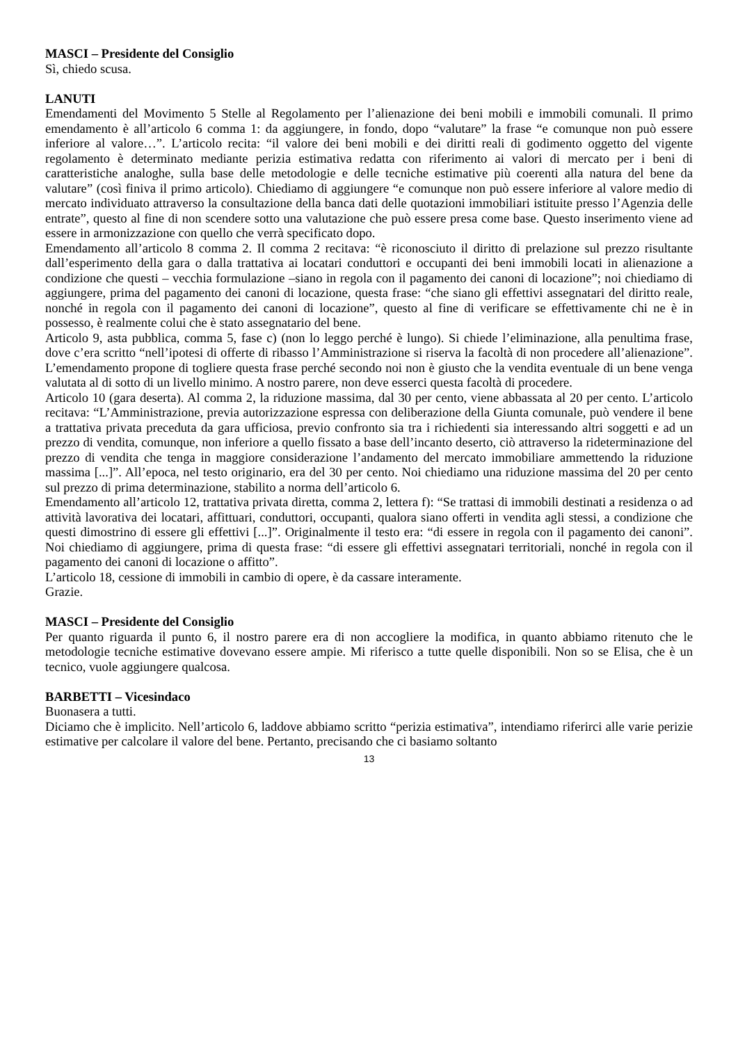MASCI – Presidente del Consiglio
Sì, chiedo scusa.
LANUTI
Emendamenti del Movimento 5 Stelle al Regolamento per l’alienazione dei beni mobili e immobili comunali. Il primo emendamento è all’articolo 6 comma 1: da aggiungere, in fondo, dopo “valutare” la frase “e comunque non può essere inferiore al valore…”. L’articolo recita: “il valore dei beni mobili e dei diritti reali di godimento oggetto del vigente regolamento è determinato mediante perizia estimativa redatta con riferimento ai valori di mercato per i beni di caratteristiche analoghe, sulla base delle metodologie e delle tecniche estimative più coerenti alla natura del bene da valutare” (così finiva il primo articolo). Chiediamo di aggiungere “e comunque non può essere inferiore al valore medio di mercato individuato attraverso la consultazione della banca dati delle quotazioni immobiliari istituite presso l’Agenzia delle entrate”, questo al fine di non scendere sotto una valutazione che può essere presa come base. Questo inserimento viene ad essere in armonizzazione con quello che verrà specificato dopo.
Emendamento all’articolo 8 comma 2. Il comma 2 recitava: “è riconosciuto il diritto di prelazione sul prezzo risultante dall’esperimento della gara o dalla trattativa ai locatari conduttori e occupanti dei beni immobili locati in alienazione a condizione che questi – vecchia formulazione –siano in regola con il pagamento dei canoni di locazione”; noi chiediamo di aggiungere, prima del pagamento dei canoni di locazione, questa frase: “che siano gli effettivi assegnatari del diritto reale, nonché in regola con il pagamento dei canoni di locazione”, questo al fine di verificare se effettivamente chi ne è in possesso, è realmente colui che è stato assegnatario del bene.
Articolo 9, asta pubblica, comma 5, fase c) (non lo leggo perché è lungo). Si chiede l’eliminazione, alla penultima frase, dove c’era scritto “nell’ipotesi di offerte di ribasso l’Amministrazione si riserva la facoltà di non procedere all’alienazione”. L’emendamento propone di togliere questa frase perché secondo noi non è giusto che la vendita eventuale di un bene venga valutata al di sotto di un livello minimo. A nostro parere, non deve esserci questa facoltà di procedere.
Articolo 10 (gara deserta). Al comma 2, la riduzione massima, dal 30 per cento, viene abbassata al 20 per cento. L’articolo recitava: “L’Amministrazione, previa autorizzazione espressa con deliberazione della Giunta comunale, può vendere il bene a trattativa privata preceduta da gara ufficiosa, previo confronto sia tra i richiedenti sia interessando altri soggetti e ad un prezzo di vendita, comunque, non inferiore a quello fissato a base dell’incanto deserto, ciò attraverso la rideterminazione del prezzo di vendita che tenga in maggiore considerazione l’andamento del mercato immobiliare ammettendo la riduzione massima [...]”. All’epoca, nel testo originario, era del 30 per cento. Noi chiediamo una riduzione massima del 20 per cento sul prezzo di prima determinazione, stabilito a norma dell’articolo 6.
Emendamento all’articolo 12, trattativa privata diretta, comma 2, lettera f): “Se trattasi di immobili destinati a residenza o ad attività lavorativa dei locatari, affittuari, conduttori, occupanti, qualora siano offerti in vendita agli stessi, a condizione che questi dimostrino di essere gli effettivi [...]”. Originalmente il testo era: “di essere in regola con il pagamento dei canoni”. Noi chiediamo di aggiungere, prima di questa frase: “di essere gli effettivi assegnatari territoriali, nonché in regola con il pagamento dei canoni di locazione o affitto”.
L’articolo 18, cessione di immobili in cambio di opere, è da cassare interamente.
Grazie.
MASCI – Presidente del Consiglio
Per quanto riguarda il punto 6, il nostro parere era di non accogliere la modifica, in quanto abbiamo ritenuto che le metodologie tecniche estimative dovevano essere ampie. Mi riferisco a tutte quelle disponibili. Non so se Elisa, che è un tecnico, vuole aggiungere qualcosa.
BARBETTI – Vicesindaco
Buonasera a tutti.
Diciamo che è implicito. Nell’articolo 6, laddove abbiamo scritto “perizia estimativa”, intendiamo riferirci alle varie perizie estimative per calcolare il valore del bene. Pertanto, precisando che ci basiamo soltanto
13